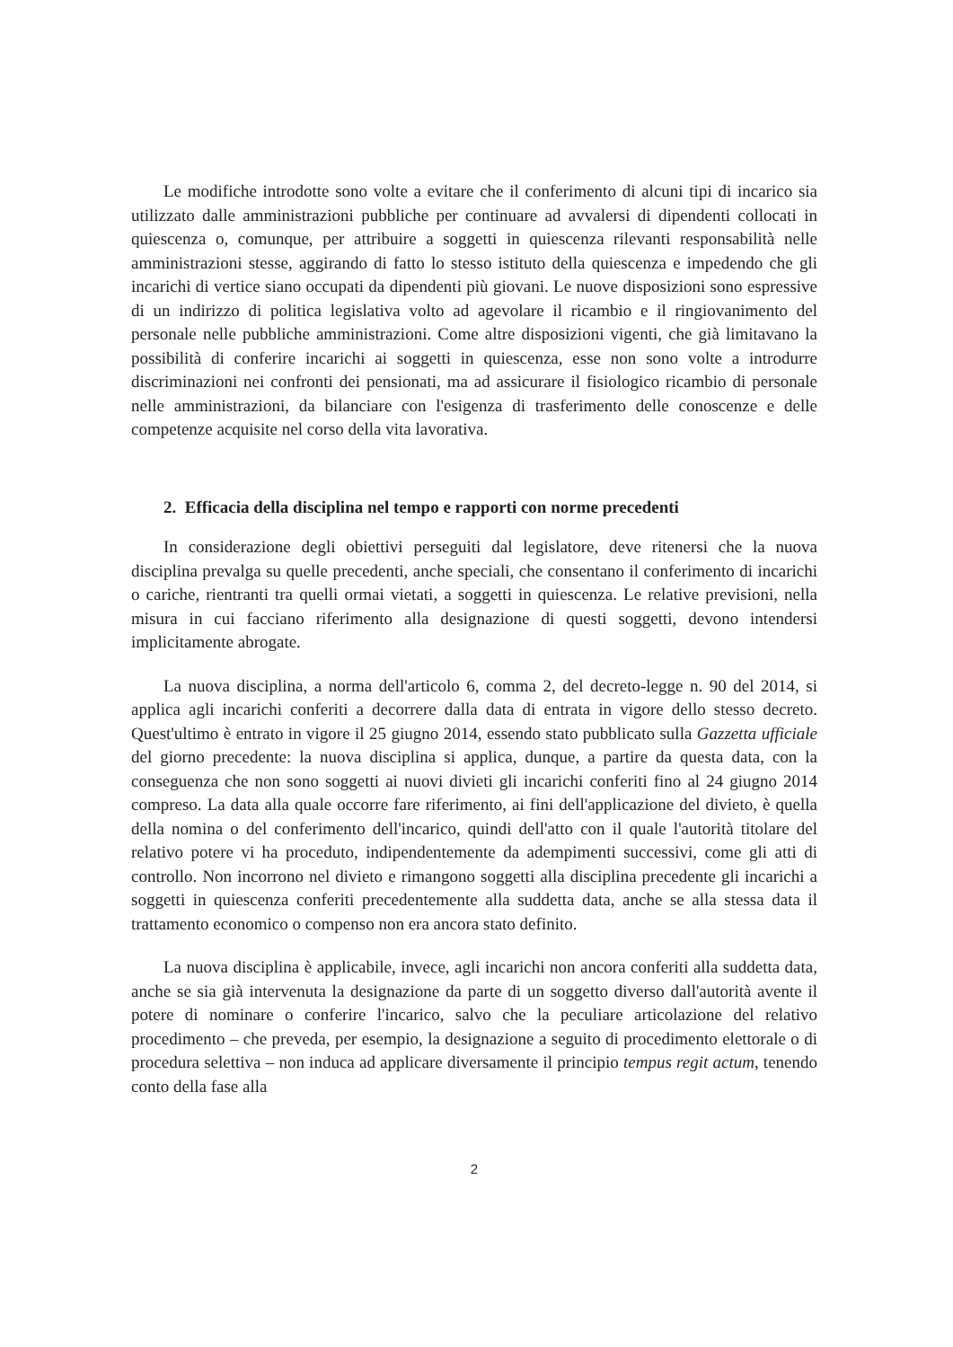Le modifiche introdotte sono volte a evitare che il conferimento di alcuni tipi di incarico sia utilizzato dalle amministrazioni pubbliche per continuare ad avvalersi di dipendenti collocati in quiescenza o, comunque, per attribuire a soggetti in quiescenza rilevanti responsabilità nelle amministrazioni stesse, aggirando di fatto lo stesso istituto della quiescenza e impedendo che gli incarichi di vertice siano occupati da dipendenti più giovani. Le nuove disposizioni sono espressive di un indirizzo di politica legislativa volto ad agevolare il ricambio e il ringiovanimento del personale nelle pubbliche amministrazioni. Come altre disposizioni vigenti, che già limitavano la possibilità di conferire incarichi ai soggetti in quiescenza, esse non sono volte a introdurre discriminazioni nei confronti dei pensionati, ma ad assicurare il fisiologico ricambio di personale nelle amministrazioni, da bilanciare con l'esigenza di trasferimento delle conoscenze e delle competenze acquisite nel corso della vita lavorativa.
2. Efficacia della disciplina nel tempo e rapporti con norme precedenti
In considerazione degli obiettivi perseguiti dal legislatore, deve ritenersi che la nuova disciplina prevalga su quelle precedenti, anche speciali, che consentano il conferimento di incarichi o cariche, rientranti tra quelli ormai vietati, a soggetti in quiescenza. Le relative previsioni, nella misura in cui facciano riferimento alla designazione di questi soggetti, devono intendersi implicitamente abrogate.
La nuova disciplina, a norma dell'articolo 6, comma 2, del decreto-legge n. 90 del 2014, si applica agli incarichi conferiti a decorrere dalla data di entrata in vigore dello stesso decreto. Quest'ultimo è entrato in vigore il 25 giugno 2014, essendo stato pubblicato sulla Gazzetta ufficiale del giorno precedente: la nuova disciplina si applica, dunque, a partire da questa data, con la conseguenza che non sono soggetti ai nuovi divieti gli incarichi conferiti fino al 24 giugno 2014 compreso. La data alla quale occorre fare riferimento, ai fini dell'applicazione del divieto, è quella della nomina o del conferimento dell'incarico, quindi dell'atto con il quale l'autorità titolare del relativo potere vi ha proceduto, indipendentemente da adempimenti successivi, come gli atti di controllo. Non incorrono nel divieto e rimangono soggetti alla disciplina precedente gli incarichi a soggetti in quiescenza conferiti precedentemente alla suddetta data, anche se alla stessa data il trattamento economico o compenso non era ancora stato definito.
La nuova disciplina è applicabile, invece, agli incarichi non ancora conferiti alla suddetta data, anche se sia già intervenuta la designazione da parte di un soggetto diverso dall'autorità avente il potere di nominare o conferire l'incarico, salvo che la peculiare articolazione del relativo procedimento – che preveda, per esempio, la designazione a seguito di procedimento elettorale o di procedura selettiva – non induca ad applicare diversamente il principio tempus regit actum, tenendo conto della fase alla
2